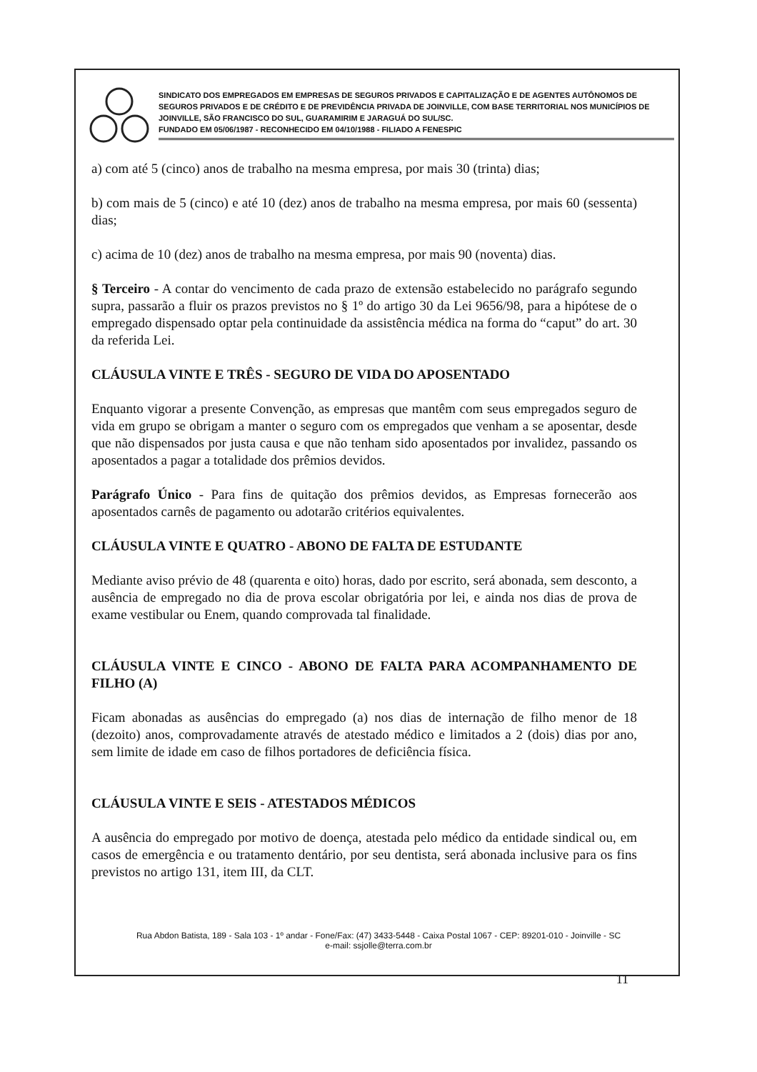SINDICATO DOS EMPREGADOS EM EMPRESAS DE SEGUROS PRIVADOS E CAPITALIZAÇÃO E DE AGENTES AUTÔNOMOS DE SEGUROS PRIVADOS E DE CRÉDITO E DE PREVIDÊNCIA PRIVADA DE JOINVILLE, COM BASE TERRITORIAL NOS MUNICÍPIOS DE JOINVILLE, SÃO FRANCISCO DO SUL, GUARAMIRIM E JARAGUÁ DO SUL/SC.
FUNDADO EM 05/06/1987 - RECONHECIDO EM 04/10/1988 - FILIADO A FENESPIC
a) com até 5 (cinco) anos de trabalho na mesma empresa, por mais 30 (trinta) dias;
b) com mais de 5 (cinco) e até 10 (dez) anos de trabalho na mesma empresa, por mais 60 (sessenta) dias;
c) acima de 10 (dez) anos de trabalho na mesma empresa, por mais 90 (noventa) dias.
§ Terceiro - A contar do vencimento de cada prazo de extensão estabelecido no parágrafo segundo supra, passarão a fluir os prazos previstos no § 1º do artigo 30 da Lei 9656/98, para a hipótese de o empregado dispensado optar pela continuidade da assistência médica na forma do “caput” do art. 30 da referida Lei.
CLÁUSULA VINTE E TRÊS - SEGURO DE VIDA DO APOSENTADO
Enquanto vigorar a presente Convenção, as empresas que mantêm com seus empregados seguro de vida em grupo se obrigam a manter o seguro com os empregados que venham a se aposentar, desde que não dispensados por justa causa e que não tenham sido aposentados por invalidez, passando os aposentados a pagar a totalidade dos prêmios devidos.
Parágrafo Único - Para fins de quitação dos prêmios devidos, as Empresas fornecerão aos aposentados carnês de pagamento ou adotarão critérios equivalentes.
CLÁUSULA VINTE E QUATRO - ABONO DE FALTA DE ESTUDANTE
Mediante aviso prévio de 48 (quarenta e oito) horas, dado por escrito, será abonada, sem desconto, a ausência de empregado no dia de prova escolar obrigatória por lei, e ainda nos dias de prova de exame vestibular ou Enem, quando comprovada tal finalidade.
CLÁUSULA VINTE E CINCO - ABONO DE FALTA PARA ACOMPANHAMENTO DE FILHO (A)
Ficam abonadas as ausências do empregado (a) nos dias de internação de filho menor de 18 (dezoito) anos, comprovadamente através de atestado médico e limitados a 2 (dois) dias por ano, sem limite de idade em caso de filhos portadores de deficiência física.
CLÁUSULA VINTE E SEIS - ATESTADOS MÉDICOS
A ausência do empregado por motivo de doença, atestada pelo médico da entidade sindical ou, em casos de emergência e ou tratamento dentário, por seu dentista, será abonada inclusive para os fins previstos no artigo 131, item III, da CLT.
Rua Abdon Batista, 189 - Sala 103 - 1º andar - Fone/Fax: (47) 3433-5448 - Caixa Postal 1067 - CEP: 89201-010 - Joinville - SC
e-mail: ssjolle@terra.com.br
11